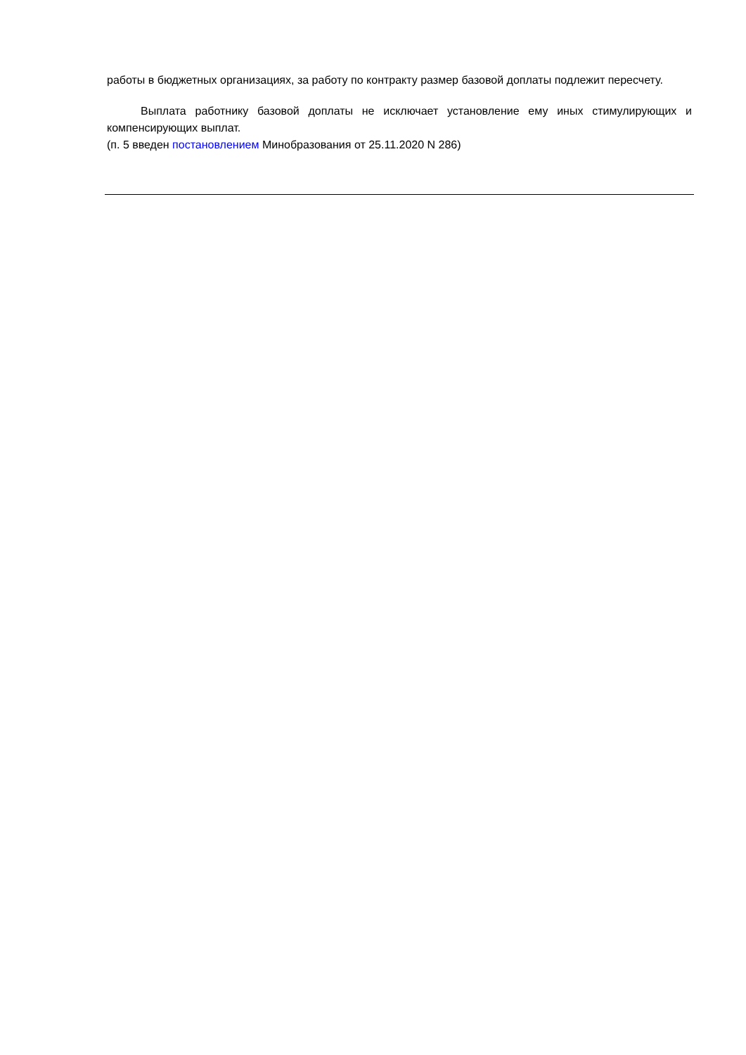работы в бюджетных организациях, за работу по контракту размер базовой доплаты подлежит пересчету.
Выплата работнику базовой доплаты не исключает установление ему иных стимулирующих и компенсирующих выплат.
(п. 5 введен постановлением Минобразования от 25.11.2020 N 286)